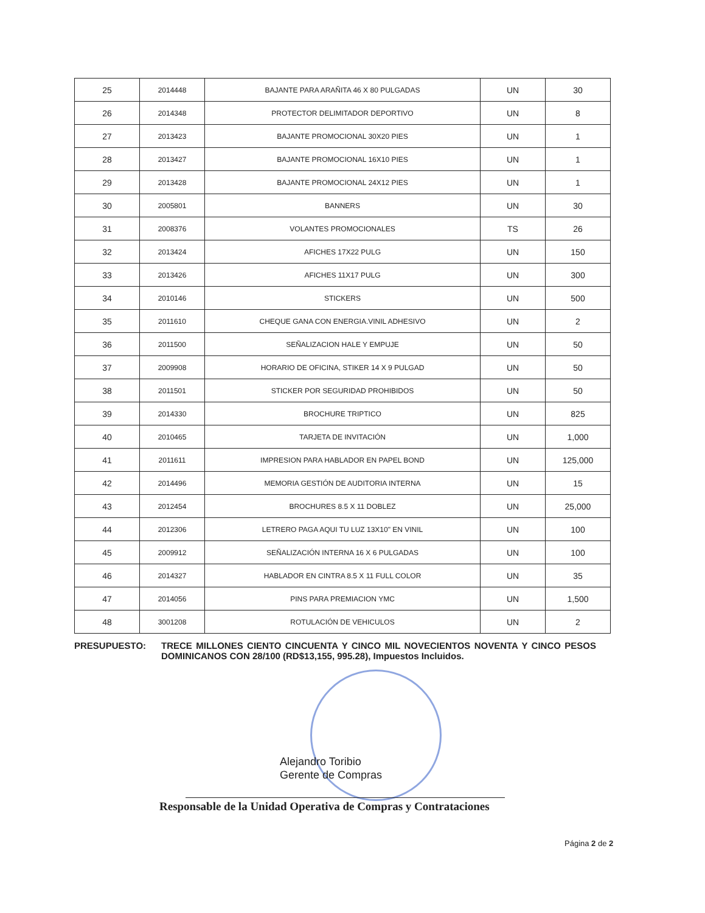| 25 | 2014448 | BAJANTE PARA ARAÑITA 46 X 80 PULGADAS | UN | 30 |
| 26 | 2014348 | PROTECTOR DELIMITADOR DEPORTIVO | UN | 8 |
| 27 | 2013423 | BAJANTE PROMOCIONAL 30X20 PIES | UN | 1 |
| 28 | 2013427 | BAJANTE PROMOCIONAL 16X10 PIES | UN | 1 |
| 29 | 2013428 | BAJANTE PROMOCIONAL 24X12 PIES | UN | 1 |
| 30 | 2005801 | BANNERS | UN | 30 |
| 31 | 2008376 | VOLANTES PROMOCIONALES | TS | 26 |
| 32 | 2013424 | AFICHES 17X22 PULG | UN | 150 |
| 33 | 2013426 | AFICHES 11X17 PULG | UN | 300 |
| 34 | 2010146 | STICKERS | UN | 500 |
| 35 | 2011610 | CHEQUE GANA CON ENERGIA.VINIL ADHESIVO | UN | 2 |
| 36 | 2011500 | SEÑALIZACION HALE Y EMPUJE | UN | 50 |
| 37 | 2009908 | HORARIO DE OFICINA, STIKER 14 X 9 PULGAD | UN | 50 |
| 38 | 2011501 | STICKER POR SEGURIDAD PROHIBIDOS | UN | 50 |
| 39 | 2014330 | BROCHURE TRIPTICO | UN | 825 |
| 40 | 2010465 | TARJETA DE INVITACIÓN | UN | 1,000 |
| 41 | 2011611 | IMPRESION PARA HABLADOR EN PAPEL BOND | UN | 125,000 |
| 42 | 2014496 | MEMORIA GESTIÓN DE AUDITORIA INTERNA | UN | 15 |
| 43 | 2012454 | BROCHURES 8.5 X 11 DOBLEZ | UN | 25,000 |
| 44 | 2012306 | LETRERO PAGA AQUI TU LUZ 13X10" EN VINIL | UN | 100 |
| 45 | 2009912 | SEÑALIZACIÓN INTERNA 16 X 6 PULGADAS | UN | 100 |
| 46 | 2014327 | HABLADOR EN CINTRA 8.5 X 11 FULL COLOR | UN | 35 |
| 47 | 2014056 | PINS PARA PREMIACION YMC | UN | 1,500 |
| 48 | 3001208 | ROTULACIÓN DE VEHICULOS | UN | 2 |
PRESUPUESTO: TRECE MILLONES CIENTO CINCUENTA Y CINCO MIL NOVECIENTOS NOVENTA Y CINCO PESOS DOMINICANOS CON 28/100 (RD$13,155, 995.28), Impuestos Incluidos.
Alejandro Toribio
Gerente de Compras
Responsable de la Unidad Operativa de Compras y Contrataciones
Página 2 de 2